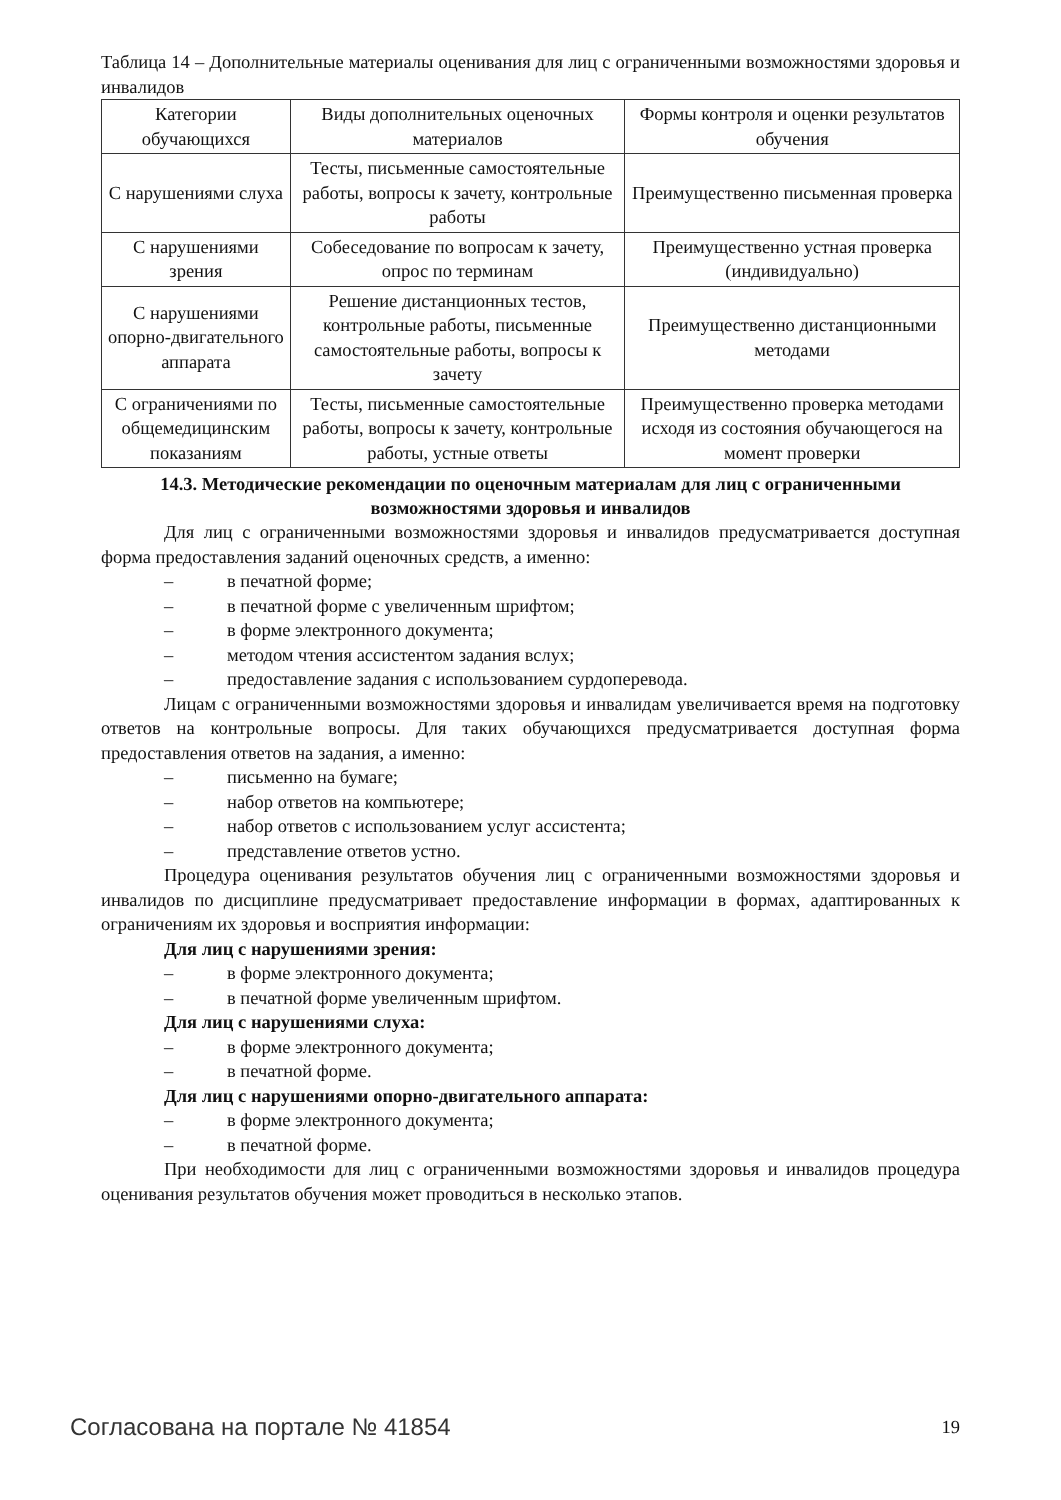Таблица 14 – Дополнительные материалы оценивания для лиц с ограниченными возможностями здоровья и инвалидов
| Категории обучающихся | Виды дополнительных оценочных материалов | Формы контроля и оценки результатов обучения |
| --- | --- | --- |
| С нарушениями слуха | Тесты, письменные самостоятельные работы, вопросы к зачету, контрольные работы | Преимущественно письменная проверка |
| С нарушениями зрения | Собеседование по вопросам к зачету, опрос по терминам | Преимущественно устная проверка (индивидуально) |
| С нарушениями опорно-двигательного аппарата | Решение дистанционных тестов, контрольные работы, письменные самостоятельные работы, вопросы к зачету | Преимущественно дистанционными методами |
| С ограничениями по общемедицинским показаниям | Тесты, письменные самостоятельные работы, вопросы к зачету, контрольные работы, устные ответы | Преимущественно проверка методами исходя из состояния обучающегося на момент проверки |
14.3. Методические рекомендации по оценочным материалам для лиц с ограниченными возможностями здоровья и инвалидов
Для лиц с ограниченными возможностями здоровья и инвалидов предусматривается доступная форма предоставления заданий оценочных средств, а именно:
– в печатной форме;
– в печатной форме с увеличенным шрифтом;
– в форме электронного документа;
– методом чтения ассистентом задания вслух;
– предоставление задания с использованием сурдоперевода.
Лицам с ограниченными возможностями здоровья и инвалидам увеличивается время на подготовку ответов на контрольные вопросы. Для таких обучающихся предусматривается доступная форма предоставления ответов на задания, а именно:
– письменно на бумаге;
– набор ответов на компьютере;
– набор ответов с использованием услуг ассистента;
– представление ответов устно.
Процедура оценивания результатов обучения лиц с ограниченными возможностями здоровья и инвалидов по дисциплине предусматривает предоставление информации в формах, адаптированных к ограничениям их здоровья и восприятия информации:
Для лиц с нарушениями зрения:
– в форме электронного документа;
– в печатной форме увеличенным шрифтом.
Для лиц с нарушениями слуха:
– в форме электронного документа;
– в печатной форме.
Для лиц с нарушениями опорно-двигательного аппарата:
– в форме электронного документа;
– в печатной форме.
При необходимости для лиц с ограниченными возможностями здоровья и инвалидов процедура оценивания результатов обучения может проводиться в несколько этапов.
Согласована на портале № 41854 19